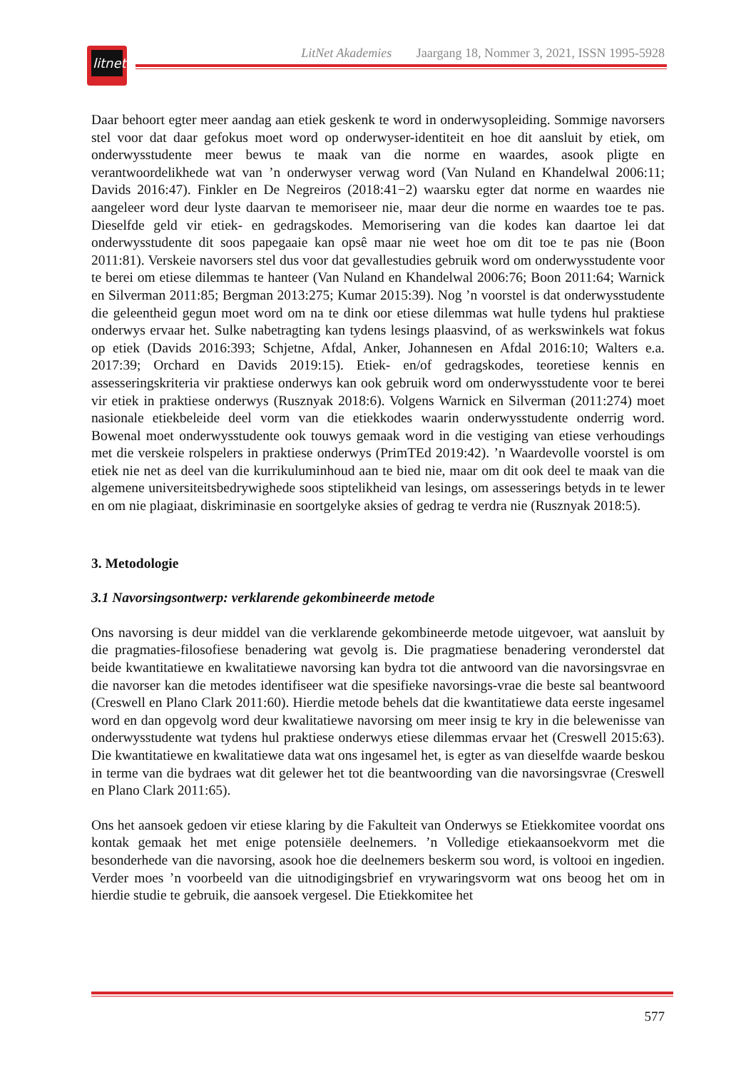litnet
LitNet Akademies Jaargang 18, Nommer 3, 2021, ISSN 1995-5928
Daar behoort egter meer aandag aan etiek geskenk te word in onderwysopleiding. Sommige navorsers stel voor dat daar gefokus moet word op onderwyser-identiteit en hoe dit aansluit by etiek, om onderwysstudente meer bewus te maak van die norme en waardes, asook pligte en verantwoordelikhede wat van ’n onderwyser verwag word (Van Nuland en Khandelwal 2006:11; Davids 2016:47). Finkler en De Negreiros (2018:41−2) waarsku egter dat norme en waardes nie aangeleer word deur lyste daarvan te memoriseer nie, maar deur die norme en waardes toe te pas. Dieselfde geld vir etiek- en gedragskodes. Memorisering van die kodes kan daartoe lei dat onderwysstudente dit soos papegaaie kan opsê maar nie weet hoe om dit toe te pas nie (Boon 2011:81). Verskeie navorsers stel dus voor dat gevallestudies gebruik word om onderwysstudente voor te berei om etiese dilemmas te hanteer (Van Nuland en Khandelwal 2006:76; Boon 2011:64; Warnick en Silverman 2011:85; Bergman 2013:275; Kumar 2015:39). Nog ’n voorstel is dat onderwysstudente die geleentheid gegun moet word om na te dink oor etiese dilemmas wat hulle tydens hul praktiese onderwys ervaar het. Sulke nabetragting kan tydens lesings plaasvind, of as werkswinkels wat fokus op etiek (Davids 2016:393; Schjetne, Afdal, Anker, Johannesen en Afdal 2016:10; Walters e.a. 2017:39; Orchard en Davids 2019:15). Etiek- en/of gedragskodes, teoretiese kennis en assesseringskriteria vir praktiese onderwys kan ook gebruik word om onderwysstudente voor te berei vir etiek in praktiese onderwys (Rusznyak 2018:6). Volgens Warnick en Silverman (2011:274) moet nasionale etiekbeleide deel vorm van die etiekkodes waarin onderwysstudente onderrig word. Bowenal moet onderwysstudente ook touwys gemaak word in die vestiging van etiese verhoudings met die verskeie rolspelers in praktiese onderwys (PrimTEd 2019:42). ’n Waardevolle voorstel is om etiek nie net as deel van die kurrikuluminhoud aan te bied nie, maar om dit ook deel te maak van die algemene universiteitsbedrywighede soos stiptelikheid van lesings, om assesserings betyds in te lewer en om nie plagiaat, diskriminasie en soortgelyke aksies of gedrag te verdra nie (Rusznyak 2018:5).
3. Metodologie
3.1 Navorsingsontwerp: verklarende gekombineerde metode
Ons navorsing is deur middel van die verklarende gekombineerde metode uitgevoer, wat aansluit by die pragmaties-filosofiese benadering wat gevolg is. Die pragmatiese benadering veronderstel dat beide kwantitatiewe en kwalitatiewe navorsing kan bydra tot die antwoord van die navorsingsvrae en die navorser kan die metodes identifiseer wat die spesifieke navorsings-vrae die beste sal beantwoord (Creswell en Plano Clark 2011:60). Hierdie metode behels dat die kwantitatiewe data eerste ingesamel word en dan opgevolg word deur kwalitatiewe navorsing om meer insig te kry in die belewenisse van onderwysstudente wat tydens hul praktiese onderwys etiese dilemmas ervaar het (Creswell 2015:63). Die kwantitatiewe en kwalitatiewe data wat ons ingesamel het, is egter as van dieselfde waarde beskou in terme van die bydraes wat dit gelewer het tot die beantwoording van die navorsingsvrae (Creswell en Plano Clark 2011:65).
Ons het aansoek gedoen vir etiese klaring by die Fakulteit van Onderwys se Etiekkomitee voordat ons kontak gemaak het met enige potensiële deelnemers. ’n Volledige etiekaansoekvorm met die besonderhede van die navorsing, asook hoe die deelnemers beskerm sou word, is voltooi en ingedien. Verder moes ’n voorbeeld van die uitnodigingsbrief en vrywaringsvorm wat ons beoog het om in hierdie studie te gebruik, die aansoek vergesel. Die Etiekkomitee het
577